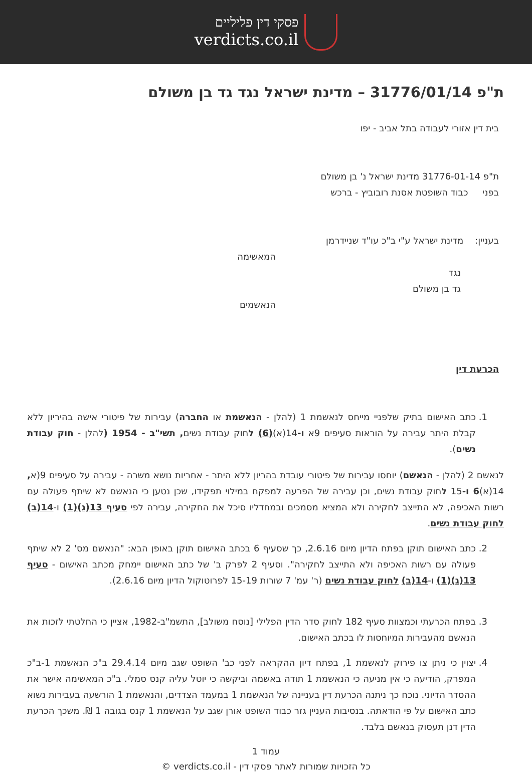פסקי דין פליליים
verdicts.co.il
ת"פ 31776/01/14 – מדינת ישראל נגד גד בן משולם
בית דין אזורי לעבודה בתל אביב - יפו
ת"פ 31776-01-14 מדינת ישראל נ' בן משולם
בפני כבוד השופטת אסנת רובוביץ - ברכש
בעניין: מדינת ישראל ע"י ב"כ עו"ד שניידרמן
המאשימה
נגד
גד בן משולם
הנאשמים
הכרעת דין
1. כתב האישום בתיק שלפניי מייחס לנאשמת 1 (להלן - הנאשמת או החברה) עבירות של פיטורי אישה בהיריון ללא קבלת היתר עבירה על הוראות סעיפים 9א ו-14(א)(6) לחוק עבודת נשים, תשי"ב - 1954 (להלן - חוק עבודת נשים).
לנאשם 2 (להלן - הנאשם) יוחסו עבירות של פיטורי עובדת בהריון ללא היתר - אחריות נושא משרה - עבירה על סעיפים 9(א, 14(א)6 ו-15 לחוק עבודת נשים, וכן עבירה של הפרעה למפקח במילוי תפקידו, שכן נטען כי הנאשם לא שיתף פעולה עם רשות האכיפה, לא התייצב לחקירה ולא המציא מסמכים ובמחדליו סיכל את החקירה, עבירה לפי סעיף 13(ג)(1) ו-14(ב) לחוק עבודת נשים.
2. כתב האישום תוקן בפתח הדיון מיום 2.6.16, כך שסעיף 6 בכתב האישום תוקן באופן הבא: "הנאשם מס' 2 לא שיתף פעולה עם רשות האכיפה ולא התייצב לחקירה". וסעיף 2 לפרק ב' של כתב האישום יימחק מכתב האישום - סעיף 13(ג)(1) ו-14(ב) לחוק עבודת נשים (ר' עמ' 7 שורות 15-19 לפרוטוקול הדיון מיום 2.6.16).
3. בפתח הכרעתי וכמצוות סעיף 182 לחוק סדר הדין הפלילי [נוסח משולב], התשמ"ב-1982, אציין כי החלטתי לזכות את הנאשם מהעבירות המיוחסות לו בכתב האישום.
4. יצוין כי ניתן צו פירוק לנאשמת 1, בפתח דיון ההקראה לפני כב' השופט שגב מיום 29.4.14 ב"כ הנאשמת 1-ב"כ המפרק, הודיעה כי אין מניעה כי הנאשמת 1 תודה באשמה וביקשה כי יוטל עליה קנס סמלי. ב"כ המאשימה אישר את ההסדר הדיוני. נוכח כך ניתנה הכרעת דין בעניינה של הנאשמת 1 במעמד הצדדים, והנאשמת 1 הורשעה בעבירות נשוא כתב האישום על פי הודאתה. בנסיבות העניין גזר כבוד השופט אורן שגב על הנאשמת 1 קנס בגובה 1 ₪. משכך הכרעת הדין דנן תעסוק בנאשם בלבד.
עמוד 1
כל הזכויות שמורות לאתר פסקי דין - verdicts.co.il ©